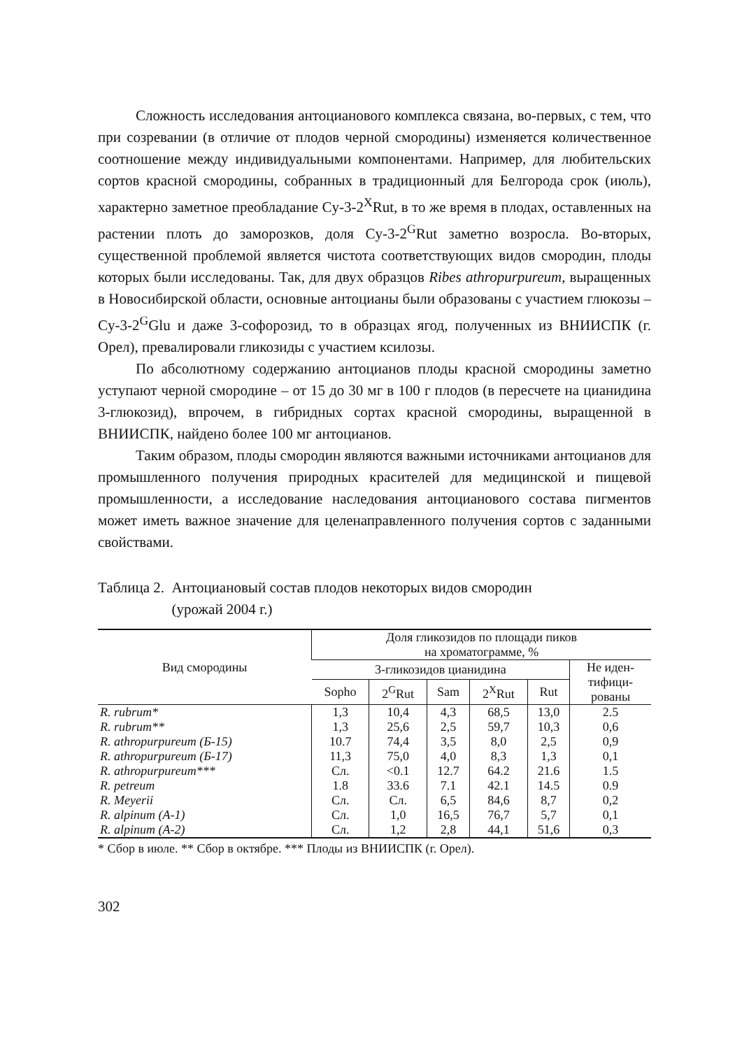Сложность исследования антоцианового комплекса связана, во-первых, с тем, что при созревании (в отличие от плодов черной смородины) изменяется количественное соотношение между индивидуальными компонентами. Например, для любительских сортов красной смородины, собранных в традиционный для Белгорода срок (июль), характерно заметное преобладание Cy-3-2<sup>X</sup>Rut, в то же время в плодах, оставленных на растении плоть до заморозков, доля Cy-3-2<sup>G</sup>Rut заметно возросла. Во-вторых, существенной проблемой является чистота соответствующих видов смородин, плоды которых были исследованы. Так, для двух образцов Ribes athropurpureum, выращенных в Новосибирской области, основные антоцианы были образованы с участием глюкозы – Cy-3-2<sup>G</sup>Glu и даже 3-софорозид, то в образцах ягод, полученных из ВНИИСПК (г. Орел), превалировали гликозиды с участием ксилозы.
По абсолютному содержанию антоцианов плоды красной смородины заметно уступают черной смородине – от 15 до 30 мг в 100 г плодов (в пересчете на цианидина 3-глюкозид), впрочем, в гибридных сортах красной смородины, выращенной в ВНИИСПК, найдено более 100 мг антоцианов.
Таким образом, плоды смородин являются важными источниками антоцианов для промышленного получения природных красителей для медицинской и пищевой промышленности, а исследование наследования антоцианового состава пигментов может иметь важное значение для целенаправленного получения сортов с заданными свойствами.
Таблица 2. Антоциановый состав плодов некоторых видов смородин
(урожай 2004 г.)
| Вид смородины | Доля гликозидов по площади пиков на хроматограмме, % | | | | | |
| --- | --- | --- | --- | --- | --- | --- |
| | 3-гликозидов цианидина | | | | | Не иден- тифици- рованы |
| | Sopho | 2<sup>G</sup>Rut | Sam | 2<sup>X</sup>Rut | Rut | |
| R. rubrum* | 1,3 | 10,4 | 4,3 | 68,5 | 13,0 | 2.5 |
| R. rubrum** | 1,3 | 25,6 | 2,5 | 59,7 | 10,3 | 0,6 |
| R. athropurpureum (Б-15) | 10.7 | 74,4 | 3,5 | 8,0 | 2,5 | 0,9 |
| R. athropurpureum (Б-17) | 11,3 | 75,0 | 4,0 | 8,3 | 1,3 | 0,1 |
| R. athropurpureum*** | Сл. | <0.1 | 12.7 | 64.2 | 21.6 | 1.5 |
| R. petreum | 1.8 | 33.6 | 7.1 | 42.1 | 14.5 | 0.9 |
| R. Meyerii | Сл. | Сл. | 6,5 | 84,6 | 8,7 | 0,2 |
| R. alpinum (A-1) | Сл. | 1,0 | 16,5 | 76,7 | 5,7 | 0,1 |
| R. alpinum (A-2) | Сл. | 1,2 | 2,8 | 44,1 | 51,6 | 0,3 |
* Сбор в июле. ** Сбор в октябре. *** Плоды из ВНИИСПК (г. Орел).
302